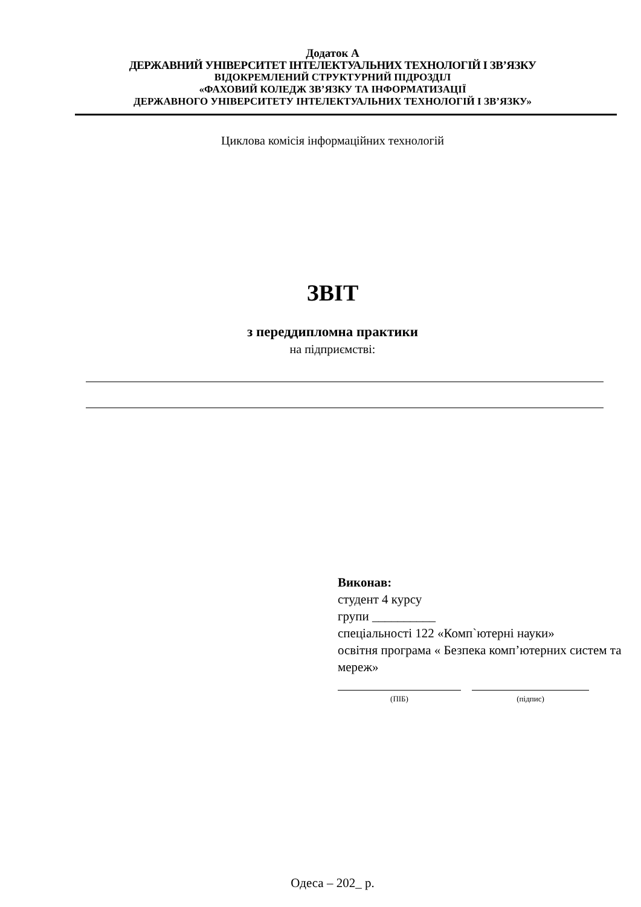Додаток А
ДЕРЖАВНИЙ УНІВЕРСИТЕТ ІНТЕЛЕКТУАЛЬНИХ ТЕХНОЛОГІЙ І ЗВ’ЯЗКУ
ВІДОКРЕМЛЕНИЙ СТРУКТУРНИЙ ПІДРОЗДІЛ
«ФАХОВИЙ КОЛЕДЖ ЗВ’ЯЗКУ ТА ІНФОРМАТИЗАЦІЇ
ДЕРЖАВНОГО УНІВЕРСИТЕТУ ІНТЕЛЕКТУАЛЬНИХ ТЕХНОЛОГІЙ І ЗВ’ЯЗКУ»
Циклова комісія інформаційних технологій
ЗВІТ
з переддипломна практики
на підприємстві:
Виконав:
студент 4 курсу
групи __________
спеціальності 122 «Комп`ютерні науки»
освітня програма « Безпека комп’ютерних систем та мереж»
(ПІБ) (підпис)
Одеса – 202_ р.